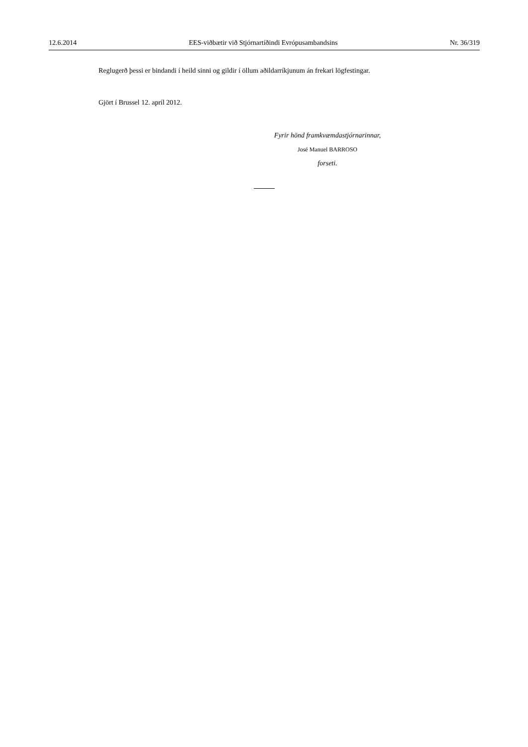12.6.2014 EES-viðbætir við Stjórnartíðindi Evrópusambandsins Nr. 36/319
Reglugerð þessi er bindandi í heild sinni og gildir í öllum aðildarríkjunum án frekari lögfestingar.
Gjört í Brussel 12. apríl 2012.
Fyrir hönd framkvæmdastjórnarinnar,
José Manuel BARROSO
forseti.